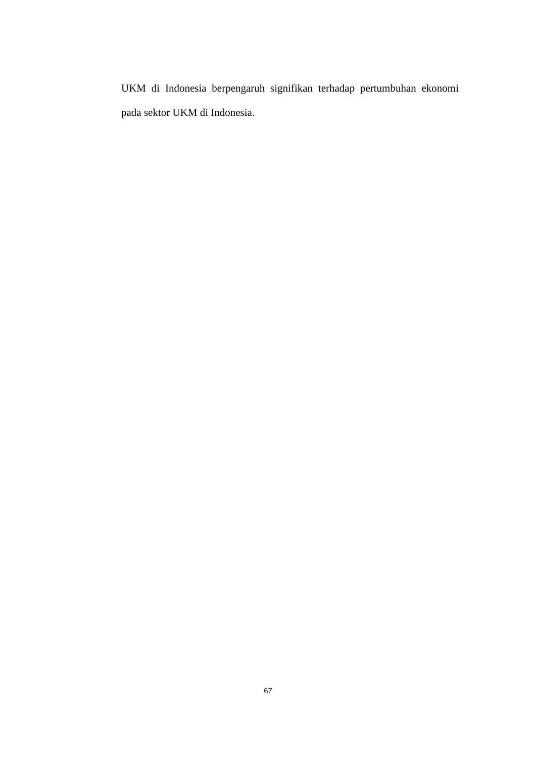UKM di Indonesia berpengaruh signifikan terhadap pertumbuhan ekonomi pada sektor UKM di Indonesia.
67